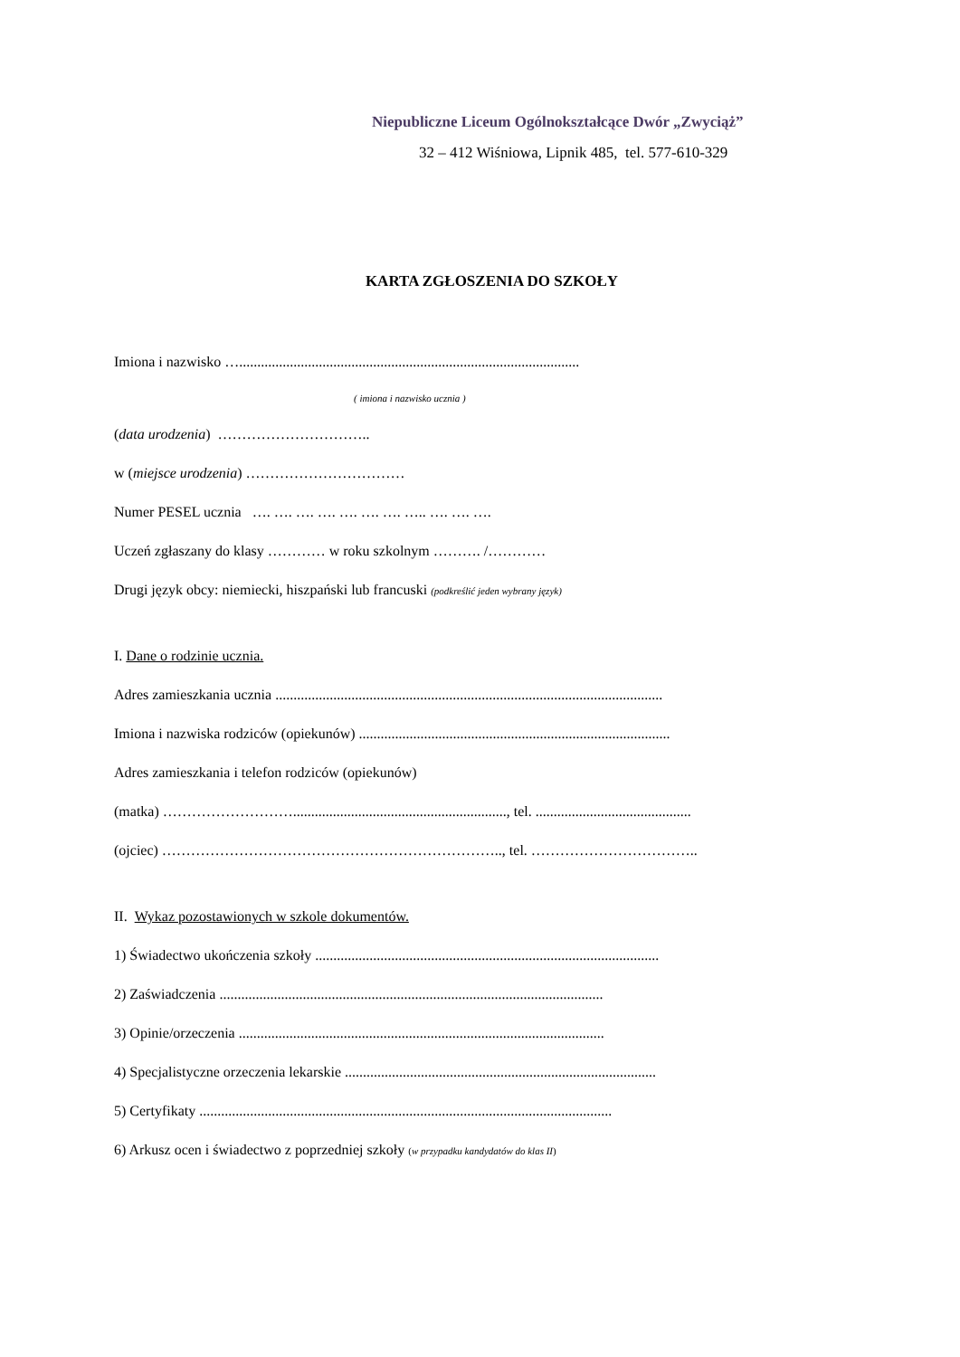Niepubliczne Liceum Ogólnokształcące Dwór „Zwyciąż”
32 – 412 Wiśniowa, Lipnik 485, tel. 577-610-329
KARTA ZGŁOSZENIA DO SZKOŁY
Imiona i nazwisko …..............................................................................................
( imiona i nazwisko ucznia )
(data urodzenia) …………………………..
w (miejsce urodzenia) ……………………………
Numer PESEL ucznia …. …. …. …. …. …. …. ….. …. …. ….
Uczeń zgłaszany do klasy ………… w roku szkolnym ………. /…………
Drugi język obcy: niemiecki, hiszpański lub francuski (podkreślić jeden wybrany język)
I. Dane o rodzinie ucznia.
Adres zamieszkania ucznia ...........................................................................................................
Imiona i nazwiska rodziców (opiekunów) ......................................................................................
Adres zamieszkania i telefon rodziców (opiekunów)
(matka) ………………………..........................................................., tel. ...........................................
(ojciec) …………………………………………………………….., tel. ……………………………..
II. Wykaz pozostawionych w szkole dokumentów.
1) Świadectwo ukończenia szkoły ...............................................................................................
2) Zaświadczenia ..........................................................................................................
3) Opinie/orzeczenia .....................................................................................................
4) Specjalistyczne orzeczenia lekarskie ......................................................................................
5) Certyfikaty ..................................................................................................................
6) Arkusz ocen i świadectwo z poprzedniej szkoły (w przypadku kandydatów do klas II)